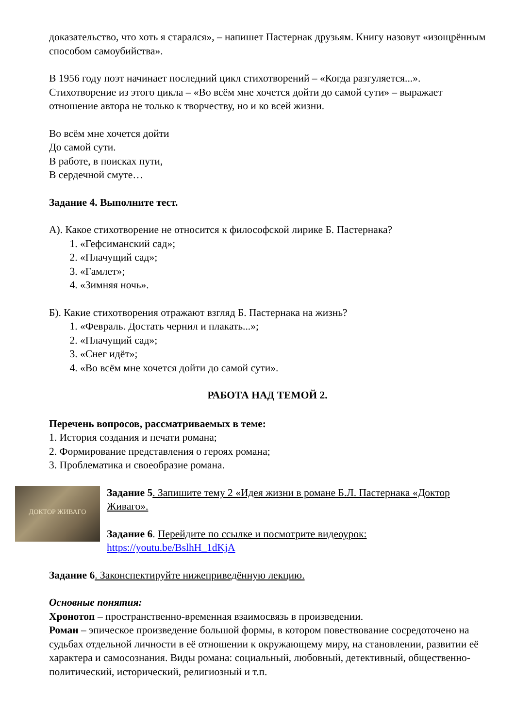доказательство, что хоть я старался», – напишет Пастернак друзьям. Книгу назовут «изощрённым способом самоубийства».
В 1956 году поэт начинает последний цикл стихотворений – «Когда разгуляется...». Стихотворение из этого цикла – «Во всём мне хочется дойти до самой сути» – выражает отношение автора не только к творчеству, но и ко всей жизни.
Во всём мне хочется дойти
До самой сути.
В работе, в поисках пути,
В сердечной смуте…
Задание 4. Выполните тест.
А). Какое стихотворение не относится к философской лирике Б. Пастернака?
1. «Гефсиманский сад»;
2. «Плачущий сад»;
3. «Гамлет»;
4. «Зимняя ночь».
Б). Какие стихотворения отражают взгляд Б. Пастернака на жизнь?
1. «Февраль. Достать чернил и плакать...»;
2. «Плачущий сад»;
3. «Снег идёт»;
4. «Во всём мне хочется дойти до самой сути».
РАБОТА НАД ТЕМОЙ 2.
Перечень вопросов, рассматриваемых в теме:
1. История создания и печати романа;
2. Формирование представления о героях романа;
3. Проблематика и своеобразие романа.
ДОКТОР ЖИВАГО
Задание 5. Запишите тему 2 «Идея жизни в романе Б.Л. Пастернака «Доктор Живаго».
Задание 6. Перейдите по ссылке и посмотрите видеоурок: https://youtu.be/BslhH_1dKjA
Задание 6. Законспектируйте нижеприведённую лекцию.
Основные понятия:
Хронотоп – пространственно-временная взаимосвязь в произведении.
Роман – эпическое произведение большой формы, в котором повествование сосредоточено на судьбах отдельной личности в её отношении к окружающему миру, на становлении, развитии её характера и самосознания. Виды романа: социальный, любовный, детективный, общественно-политический, исторический, религиозный и т.п.